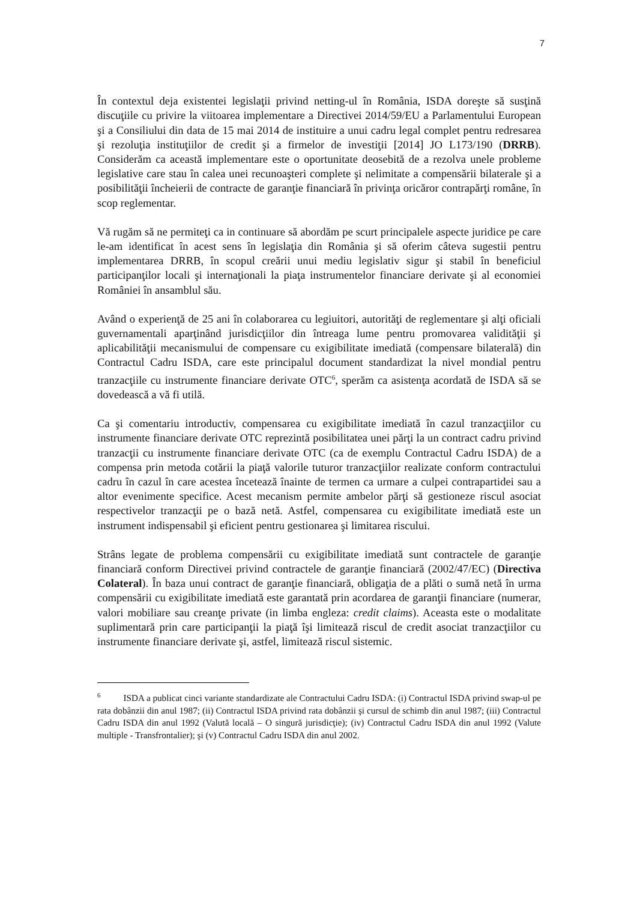7
În contextul deja existentei legislaţii privind netting-ul în România, ISDA doreşte să susţină discuţiile cu privire la viitoarea implementare a Directivei 2014/59/EU a Parlamentului European şi a Consiliului din data de 15 mai 2014 de instituire a unui cadru legal complet pentru redresarea şi rezoluţia instituţiilor de credit şi a firmelor de investiţii [2014] JO L173/190 (DRRB). Considerăm ca această implementare este o oportunitate deosebită de a rezolva unele probleme legislative care stau în calea unei recunoaşteri complete şi nelimitate a compensării bilaterale şi a posibilităţii încheierii de contracte de garanţie financiară în privinţa oricăror contrapărţi române, în scop reglementar.
Vă rugăm să ne permiteţi ca in continuare să abordăm pe scurt principalele aspecte juridice pe care le-am identificat în acest sens în legislaţia din România şi să oferim câteva sugestii pentru implementarea DRRB, în scopul creării unui mediu legislativ sigur şi stabil în beneficiul participanţilor locali şi internaţionali la piaţa instrumentelor financiare derivate şi al economiei României în ansamblul său.
Având o experienţă de 25 ani în colaborarea cu legiuitori, autorităţi de reglementare şi alţi oficiali guvernamentali aparţinând jurisdicţiilor din întreaga lume pentru promovarea validităţii şi aplicabilităţii mecanismului de compensare cu exigibilitate imediată (compensare bilaterală) din Contractul Cadru ISDA, care este principalul document standardizat la nivel mondial pentru tranzacţiile cu instrumente financiare derivate OTC<sup>6</sup>, sperăm ca asistenţa acordată de ISDA să se dovedească a vă fi utilă.
Ca şi comentariu introductiv, compensarea cu exigibilitate imediată în cazul tranzacţiilor cu instrumente financiare derivate OTC reprezintă posibilitatea unei părţi la un contract cadru privind tranzacţii cu instrumente financiare derivate OTC (ca de exemplu Contractul Cadru ISDA) de a compensa prin metoda cotării la piaţă valorile tuturor tranzacţiilor realizate conform contractului cadru în cazul în care acestea încetează înainte de termen ca urmare a culpei contrapartidei sau a altor evenimente specifice. Acest mecanism permite ambelor părţi să gestioneze riscul asociat respectivelor tranzacţii pe o bază netă. Astfel, compensarea cu exigibilitate imediată este un instrument indispensabil şi eficient pentru gestionarea şi limitarea riscului.
Strâns legate de problema compensării cu exigibilitate imediată sunt contractele de garanţie financiară conform Directivei privind contractele de garanţie financiară (2002/47/EC) (Directiva Colateral). În baza unui contract de garanţie financiară, obligaţia de a plăti o sumă netă în urma compensării cu exigibilitate imediată este garantată prin acordarea de garanţii financiare (numerar, valori mobiliare sau creanţe private (in limba engleza: credit claims). Aceasta este o modalitate suplimentară prin care participanţii la piaţă îşi limitează riscul de credit asociat tranzacţiilor cu instrumente financiare derivate şi, astfel, limitează riscul sistemic.
<sup>6</sup> ISDA a publicat cinci variante standardizate ale Contractului Cadru ISDA: (i) Contractul ISDA privind swap-ul pe rata dobânzii din anul 1987; (ii) Contractul ISDA privind rata dobânzii şi cursul de schimb din anul 1987; (iii) Contractul Cadru ISDA din anul 1992 (Valută locală – O singură jurisdicţie); (iv) Contractul Cadru ISDA din anul 1992 (Valute multiple - Transfrontalier); şi (v) Contractul Cadru ISDA din anul 2002.